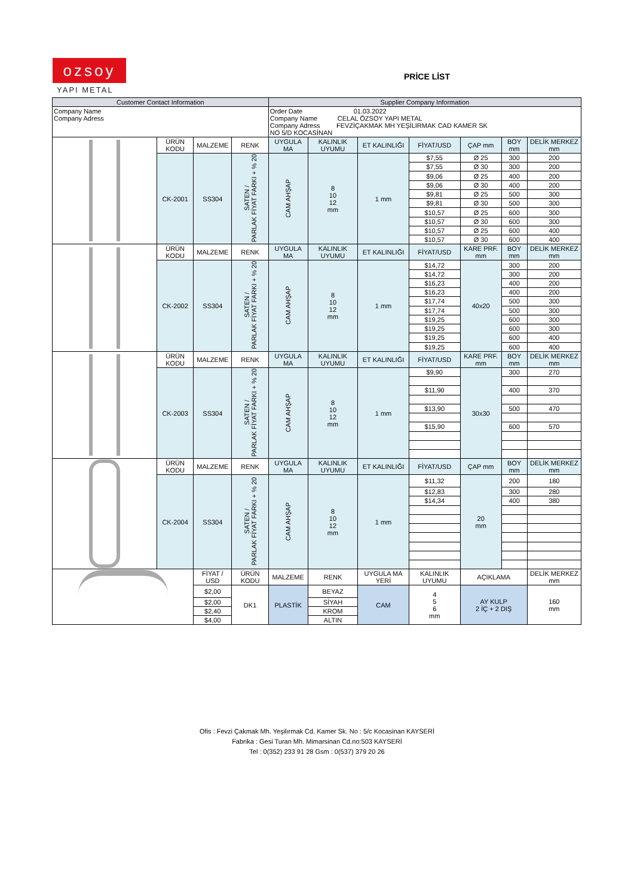ozsoy
YAPI METAL
PRİCE LİST
| Customer Contact Information | | | | Supplier Company Information | | | | | | |
| --- | --- | --- | --- | --- | --- | --- | --- | --- | --- | --- |
| Company Name Company Adress | | | | Order Date 01.03.2022 Company Name CELAL ÖZSOY YAPI METAL Company Adress FEVZİÇAKMAK MH YEŞİLIRMAK CAD KAMER SK NO 5/D KOCASİNAN | | | | | | |
| | ÜRÜN KODU | MALZEME | RENK | UYGULA MA | KALINLIK UYUMU | ET KALINLIĞI | FİYAT/USD | ÇAP mm | BOY mm | DELİK MERKEZ mm |
| | CK-2001 | SS304 | SATEN / PARLAK FİYAT FARKI + % 20 | CAM AHŞAP | 8 10 12 mm | 1 mm | $7,55 | Ø 25 | 300 | 200 |
| | | | | | | | $7,55 | Ø 30 | 300 | 200 |
| | | | | | | | $9,06 | Ø 25 | 400 | 200 |
| | | | | | | | $9,06 | Ø 30 | 400 | 200 |
| | | | | | | | $9,81 | Ø 25 | 500 | 300 |
| | | | | | | | $9,81 | Ø 30 | 500 | 300 |
| | | | | | | | $10,57 | Ø 25 | 600 | 300 |
| | | | | | | | $10,57 | Ø 30 | 600 | 300 |
| | | | | | | | $10,57 | Ø 25 | 600 | 400 |
| | | | | | | | $10,57 | Ø 30 | 600 | 400 |
| | ÜRÜN KODU | MALZEME | RENK | UYGULA MA | KALINLIK UYUMU | ET KALINLIĞI | FİYAT/USD | KARE PRF. mm | BOY mm | DELİK MERKEZ mm |
| | CK-2002 | SS304 | SATEN / PARLAK FİYAT FARKI + % 20 | CAM AHŞAP | 8 10 12 mm | 1 mm | $14,72 | 40x20 | 300 | 200 |
| | | | | | | | $14,72 | | 300 | 200 |
| | | | | | | | $16,23 | | 400 | 200 |
| | | | | | | | $16,23 | | 400 | 200 |
| | | | | | | | $17,74 | | 500 | 300 |
| | | | | | | | $17,74 | | 500 | 300 |
| | | | | | | | $19,25 | | 600 | 300 |
| | | | | | | | $19,25 | | 600 | 300 |
| | | | | | | | $19,25 | | 600 | 400 |
| | | | | | | | $19,25 | | 600 | 400 |
| | ÜRÜN KODU | MALZEME | RENK | UYGULA MA | KALINLIK UYUMU | ET KALINLIĞI | FİYAT/USD | KARE PRF. mm | BOY mm | DELİK MERKEZ mm |
| | CK-2003 | SS304 | SATEN / PARLAK FİYAT FARKI + % 20 | CAM AHŞAP | 8 10 12 mm | 1 mm | $9,90 | 30x30 | 300 | 270 |
| | | | | | | | $11,90 | | 400 | 370 |
| | | | | | | | $13,90 | | 500 | 470 |
| | | | | | | | $15,90 | | 600 | 570 |
| | ÜRÜN KODU | MALZEME | RENK | UYGULA MA | KALINLIK UYUMU | ET KALINLIĞI | FİYAT/USD | ÇAP mm | BOY mm | DELİK MERKEZ mm |
| | CK-2004 | SS304 | SATEN / PARLAK FİYAT FARKI + % 20 | CAM AHŞAP | 8 10 12 mm | 1 mm | $11,32 | 20 mm | 200 | 180 |
| | | | | | | | $12,83 | | 300 | 280 |
| | | | | | | | $14,34 | | 400 | 380 |
| | | FİYAT / USD | ÜRÜN KODU | MALZEME | RENK | UYGULA MA YERİ | KALINLIK UYUMU | AÇIKLAMA | | DELİK MERKEZ mm |
| | | $2,00 | DK1 | PLASTİK | BEYAZ | CAM | 4 5 6 mm | AY KULP 2 İÇ + 2 DIŞ | | 160 mm |
| | | $2,00 | | | SİYAH | | | | | |
| | | $2,40 | | | KROM | | | | | |
| | | $4,00 | | | ALTIN | | | | | |
Ofis : Fevzi Çakmak Mh. Yeşilırmak Cd. Kamer Sk. No : 5/c Kocasinan KAYSERİ
Fabrika : Gesi Turan Mh. Mimarsinan Cd.no:503 KAYSERİ
Tel : 0(352) 233 91 28 Gsm : 0(537) 379 20 26